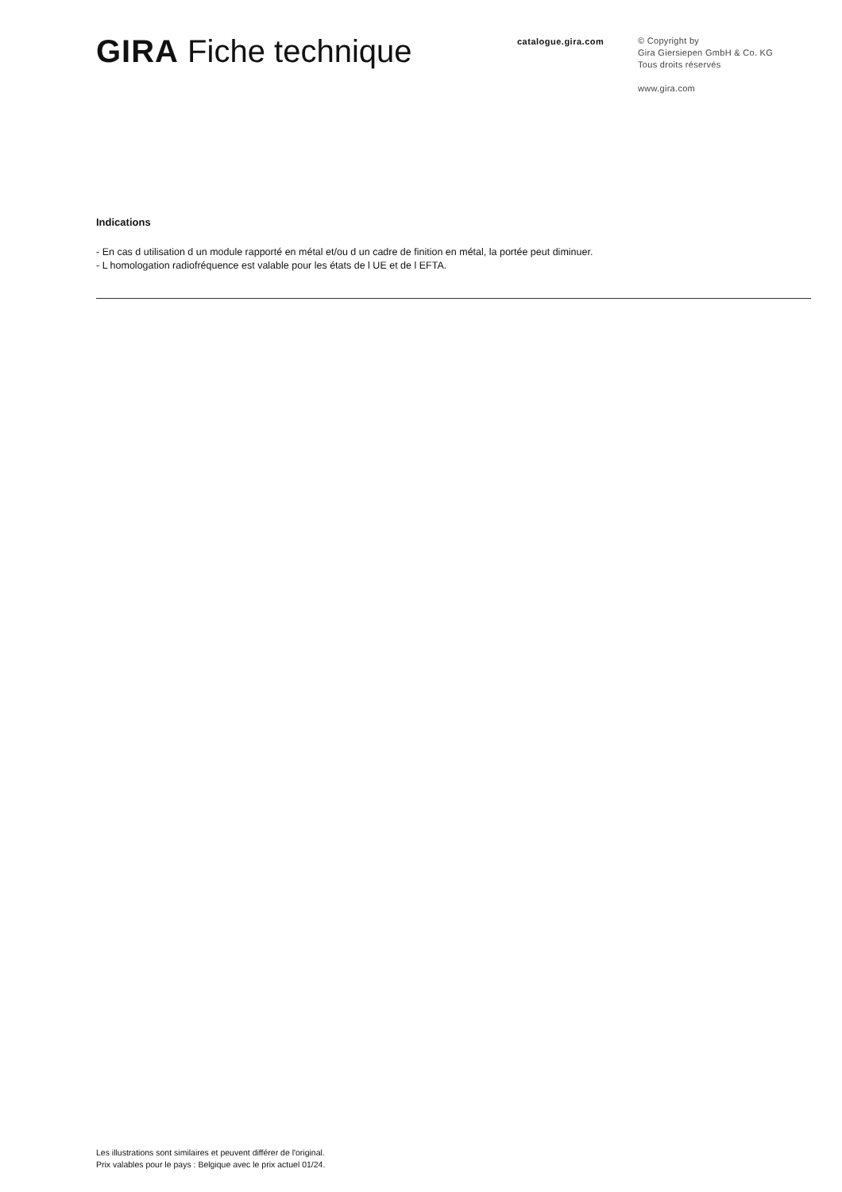GIRA Fiche technique
catalogue.gira.com
© Copyright by
Gira Giersiepen GmbH & Co. KG
Tous droits réservés
www.gira.com
Indications
- En cas d utilisation d un module rapporté en métal et/ou d un cadre de finition en métal, la portée peut diminuer.
- L homologation radiofréquence est valable pour les états de l UE et de l EFTA.
Les illustrations sont similaires et peuvent différer de l'original.
Prix valables pour le pays : Belgique avec le prix actuel 01/24.